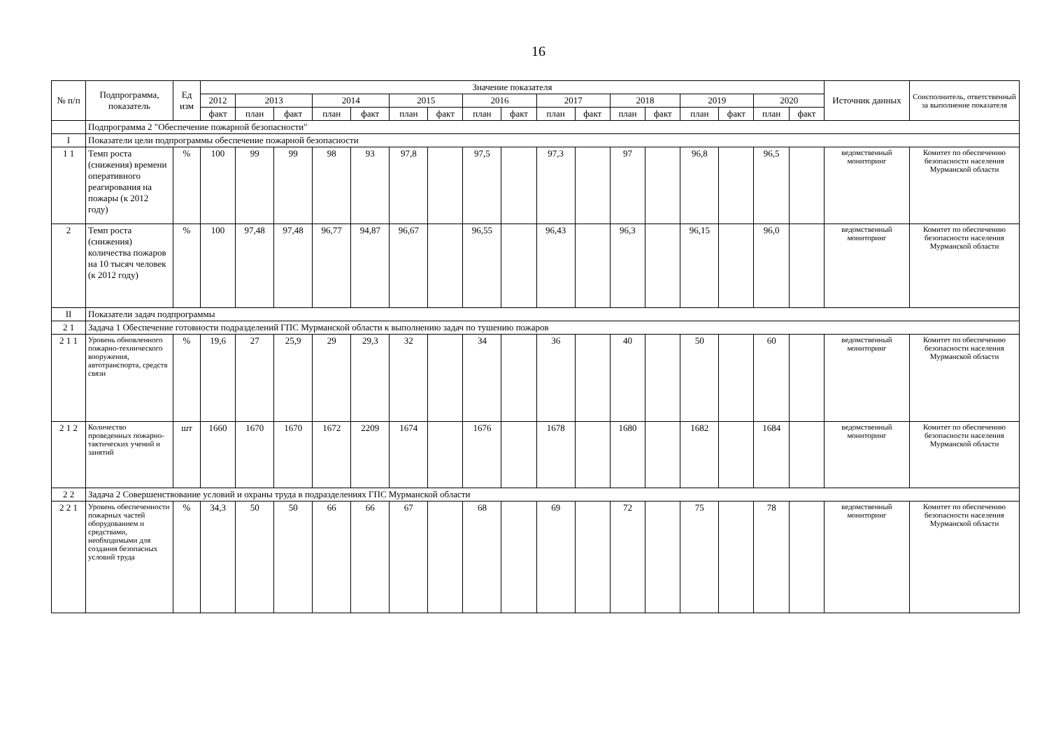16
| № п/п | Подпрограмма, показатель | Ед изм | Значение показателя | | | | | | | | | | | | | | | | | Источник данных | Соисполнитель, ответственный за выполнение показателя |
| --- | --- | --- | --- | --- | --- | --- | --- | --- | --- | --- | --- | --- | --- | --- | --- | --- | --- | --- | --- | --- | --- |
| | | | 2012 | 2013 | | 2014 | | 2015 | | 2016 | | 2017 | | 2018 | | 2019 | | 2020 | | | |
| | | | факт | план | факт | план | факт | план | факт | план | факт | план | факт | план | факт | план | факт | план | факт | | |
| | Подпрограмма 2 "Обеспечение пожарной безопасности" | | | | | | | | | | | | | | | | | | | | |
| I | Показатели цели подпрограммы обеспечение пожарной безопасности | | | | | | | | | | | | | | | | | | | | |
| 1 1 | Темп роста (снижения) времени оперативного реагирования на пожары (к 2012 году) | % | 100 | 99 | 99 | 98 | 93 | 97,8 | | 97,5 | | 97,3 | | 97 | | 96,8 | | 96,5 | | ведомственный мониторинг | Комитет по обеспечению безопасности населения Мурманской области |
| 2 | Темп роста (снижения) количества пожаров на 10 тысяч человек (к 2012 году) | % | 100 | 97,48 | 97,48 | 96,77 | 94,87 | 96,67 | | 96,55 | | 96,43 | | 96,3 | | 96,15 | | 96,0 | | ведомственный мониторинг | Комитет по обеспечению безопасности населения Мурманской области |
| II | Показатели задач подпрограммы | | | | | | | | | | | | | | | | | | | | |
| 2 1 | Задача 1 Обеспечение готовности подразделений ГПС Мурманской области к выполнению задач по тушению пожаров | | | | | | | | | | | | | | | | | | | | |
| 2 1 1 | Уровень обновленного пожарно-технического вооружения, автотранспорта, средств связи | % | 19,6 | 27 | 25,9 | 29 | 29,3 | 32 | | 34 | | 36 | | 40 | | 50 | | 60 | | ведомственный мониторинг | Комитет по обеспечению безопасности населения Мурманской области |
| 2 1 2 | Количество проведенных пожарно-тактических учений и занятий | шт | 1660 | 1670 | 1670 | 1672 | 2209 | 1674 | | 1676 | | 1678 | | 1680 | | 1682 | | 1684 | | ведомственный мониторинг | Комитет по обеспечению безопасности населения Мурманской области |
| 2 2 | Задача 2 Совершенствование условий и охраны труда в подразделениях ГПС Мурманской области | | | | | | | | | | | | | | | | | | | | |
| 2 2 1 | Уровень обеспеченности пожарных частей оборудованием и средствами, необходимыми для создания безопасных условий труда | % | 34,3 | 50 | 50 | 66 | 66 | 67 | | 68 | | 69 | | 72 | | 75 | | 78 | | ведомственный мониторинг | Комитет по обеспечению безопасности населения Мурманской области |